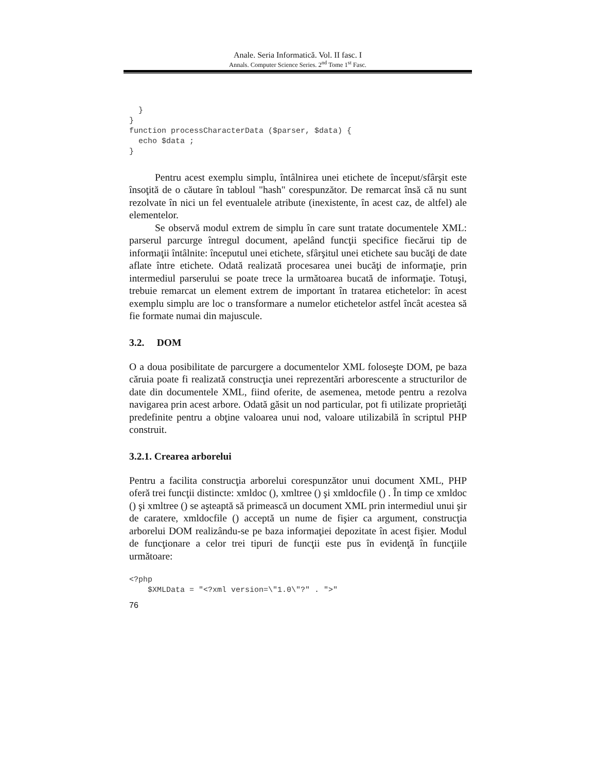Anale. Seria Informatică. Vol. II fasc. I
Annals. Computer Science Series. 2<sup>nd</sup> Tome 1<sup>st</sup> Fasc.
  }
}
function processCharacterData ($parser, $data) {
  echo $data ;
}
Pentru acest exemplu simplu, întâlnirea unei etichete de început/sfârşit este însoţită de o căutare în tabloul "hash" corespunzător. De remarcat însă că nu sunt rezolvate în nici un fel eventualele atribute (inexistente, în acest caz, de altfel) ale elementelor.
Se observă modul extrem de simplu în care sunt tratate documentele XML: parserul parcurge întregul document, apelând funcţii specifice fiecărui tip de informaţii întâlnite: începutul unei etichete, sfârşitul unei etichete sau bucăţi de date aflate între etichete. Odată realizată procesarea unei bucăţi de informaţie, prin intermediul parserului se poate trece la următoarea bucată de informaţie. Totuşi, trebuie remarcat un element extrem de important în tratarea etichetelor: în acest exemplu simplu are loc o transformare a numelor etichetelor astfel încât acestea să fie formate numai din majuscule.
3.2. DOM
O a doua posibilitate de parcurgere a documentelor XML foloseşte DOM, pe baza căruia poate fi realizată construcţia unei reprezentări arborescente a structurilor de date din documentele XML, fiind oferite, de asemenea, metode pentru a rezolva navigarea prin acest arbore. Odată găsit un nod particular, pot fi utilizate proprietăţi predefinite pentru a obţine valoarea unui nod, valoare utilizabilă în scriptul PHP construit.
3.2.1. Crearea arborelui
Pentru a facilita construcţia arborelui corespunzător unui document XML, PHP oferă trei funcţii distincte: xmldoc (), xmltree () şi xmldocfile () . În timp ce xmldoc () şi xmltree () se aşteaptă să primească un document XML prin intermediul unui şir de caratere, xmldocfile () acceptă un nume de fişier ca argument, construcţia arborelui DOM realizându-se pe baza informaţiei depozitate în acest fişier. Modul de funcţionare a celor trei tipuri de funcţii este pus în evidenţă în funcţiile următoare:
<?php
    $XMLData = "<?xml version=\"1.0\"?" . ">"
76